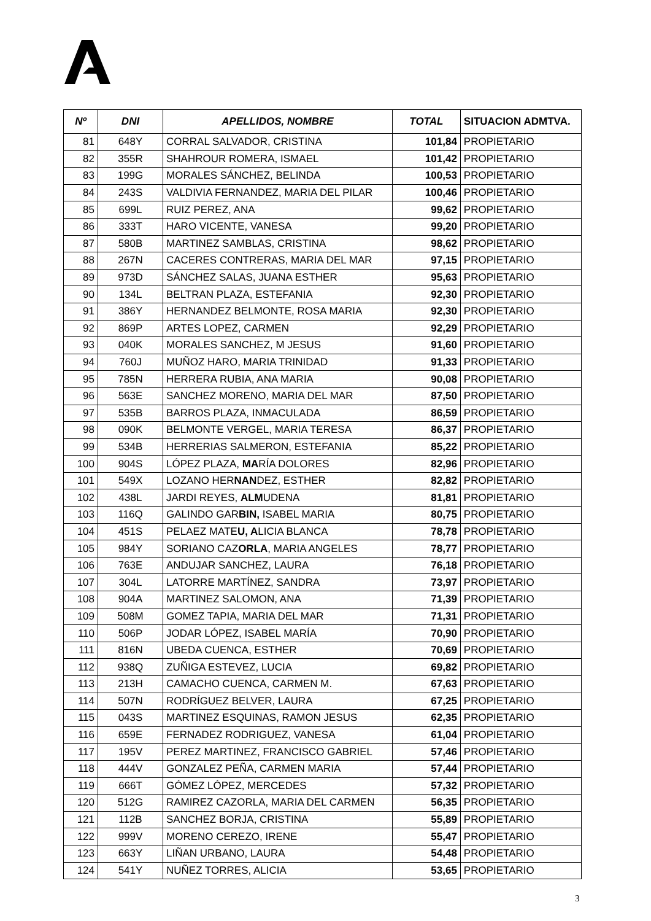| Nº | DNI | APELLIDOS, NOMBRE | TOTAL | SITUACION ADMTVA. |
| --- | --- | --- | --- | --- |
| 81 | 648Y | CORRAL SALVADOR, CRISTINA | 101,84 | PROPIETARIO |
| 82 | 355R | SHAHROUR ROMERA, ISMAEL | 101,42 | PROPIETARIO |
| 83 | 199G | MORALES SÁNCHEZ, BELINDA | 100,53 | PROPIETARIO |
| 84 | 243S | VALDIVIA FERNANDEZ, MARIA DEL PILAR | 100,46 | PROPIETARIO |
| 85 | 699L | RUIZ PEREZ, ANA | 99,62 | PROPIETARIO |
| 86 | 333T | HARO VICENTE, VANESA | 99,20 | PROPIETARIO |
| 87 | 580B | MARTINEZ SAMBLAS, CRISTINA | 98,62 | PROPIETARIO |
| 88 | 267N | CACERES CONTRERAS, MARIA DEL MAR | 97,15 | PROPIETARIO |
| 89 | 973D | SÁNCHEZ SALAS, JUANA ESTHER | 95,63 | PROPIETARIO |
| 90 | 134L | BELTRAN PLAZA, ESTEFANIA | 92,30 | PROPIETARIO |
| 91 | 386Y | HERNANDEZ BELMONTE, ROSA MARIA | 92,30 | PROPIETARIO |
| 92 | 869P | ARTES LOPEZ, CARMEN | 92,29 | PROPIETARIO |
| 93 | 040K | MORALES SANCHEZ, M JESUS | 91,60 | PROPIETARIO |
| 94 | 760J | MUÑOZ HARO, MARIA TRINIDAD | 91,33 | PROPIETARIO |
| 95 | 785N | HERRERA RUBIA, ANA MARIA | 90,08 | PROPIETARIO |
| 96 | 563E | SANCHEZ MORENO, MARIA DEL MAR | 87,50 | PROPIETARIO |
| 97 | 535B | BARROS PLAZA, INMACULADA | 86,59 | PROPIETARIO |
| 98 | 090K | BELMONTE VERGEL, MARIA TERESA | 86,37 | PROPIETARIO |
| 99 | 534B | HERRERIAS SALMERON, ESTEFANIA | 85,22 | PROPIETARIO |
| 100 | 904S | LÓPEZ PLAZA, MA RÍA DOLORES | 82,96 | PROPIETARIO |
| 101 | 549X | LOZANO HER NAN DEZ, ESTHER | 82,82 | PROPIETARIO |
| 102 | 438L | JARDI REYES, ALM UDENA | 81,81 | PROPIETARIO |
| 103 | 116Q | GALINDO GAR BIN, ISABEL MARIA | 80,75 | PROPIETARIO |
| 104 | 451S | PELAEZ MATE U, A LICIA BLANCA | 78,78 | PROPIETARIO |
| 105 | 984Y | SORIANO CAZ ORLA , MARIA ANGELES | 78,77 | PROPIETARIO |
| 106 | 763E | ANDUJAR SANCHEZ, LAURA | 76,18 | PROPIETARIO |
| 107 | 304L | LATORRE MARTÍNEZ, SANDRA | 73,97 | PROPIETARIO |
| 108 | 904A | MARTINEZ SALOMON, ANA | 71,39 | PROPIETARIO |
| 109 | 508M | GOMEZ TAPIA, MARIA DEL MAR | 71,31 | PROPIETARIO |
| 110 | 506P | JODAR LÓPEZ, ISABEL MARÍA | 70,90 | PROPIETARIO |
| 111 | 816N | UBEDA CUENCA, ESTHER | 70,69 | PROPIETARIO |
| 112 | 938Q | ZUÑIGA ESTEVEZ, LUCIA | 69,82 | PROPIETARIO |
| 113 | 213H | CAMACHO CUENCA, CARMEN M. | 67,63 | PROPIETARIO |
| 114 | 507N | RODRÍGUEZ BELVER, LAURA | 67,25 | PROPIETARIO |
| 115 | 043S | MARTINEZ ESQUINAS, RAMON JESUS | 62,35 | PROPIETARIO |
| 116 | 659E | FERNADEZ RODRIGUEZ, VANESA | 61,04 | PROPIETARIO |
| 117 | 195V | PEREZ MARTINEZ, FRANCISCO GABRIEL | 57,46 | PROPIETARIO |
| 118 | 444V | GONZALEZ PEÑA, CARMEN MARIA | 57,44 | PROPIETARIO |
| 119 | 666T | GÓMEZ LÓPEZ, MERCEDES | 57,32 | PROPIETARIO |
| 120 | 512G | RAMIREZ CAZORLA, MARIA DEL CARMEN | 56,35 | PROPIETARIO |
| 121 | 112B | SANCHEZ BORJA, CRISTINA | 55,89 | PROPIETARIO |
| 122 | 999V | MORENO CEREZO, IRENE | 55,47 | PROPIETARIO |
| 123 | 663Y | LIÑAN URBANO, LAURA | 54,48 | PROPIETARIO |
| 124 | 541Y | NUÑEZ TORRES, ALICIA | 53,65 | PROPIETARIO |
3